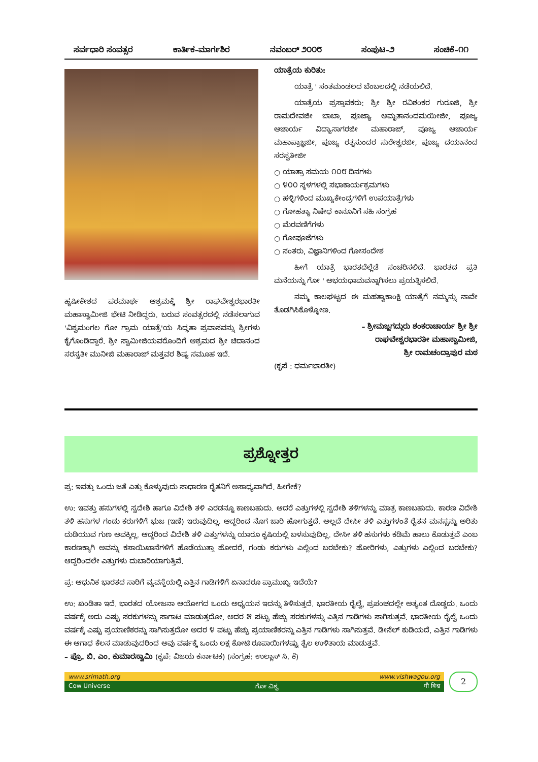ಸರ್ವಧಾರಿ ಸಂವತ್ಸರ ಕಾರ್ತಿಕ–ಮಾರ್ಗಶಿರ ನವಂಬರ್ ೨೦೦೮ ಸಂಪುಟ–೨ ಸಂಚಿಕೆ–೧೧
ಹೃಷೀಕೇಶದ ಪರಮಾರ್ಥ ಆಶ್ರಮಕ್ಕೆ ಶ್ರೀ ರಾಘವೇಶ್ವರಭಾರತೀ ಮಹಾಸ್ವಾಮೀಜಿ ಭೇಟಿ ನೀಡಿದ್ದರು. ಬರುವ ಸಂವತ್ಸರದಲ್ಲಿ ನಡೆಸಲಾಗುವ 'ವಿಶ್ವಮಂಗಲ ಗೋ ಗ್ರಾಮ ಯಾತ್ರೆ'ಯ ಸಿದ್ಧತಾ ಪ್ರವಾಸವನ್ನು ಶ್ರೀಗಳು ಕೈಗೊಂಡಿದ್ದಾರೆ. ಶ್ರೀ ಸ್ವಾಮೀಜಿಯವರೊಂದಿಗೆ ಆಶ್ರಮದ ಶ್ರೀ ಚಿದಾನಂದ ಸರಸ್ವತೀ ಮುನೀಜಿ ಮಹಾರಾಜ್ ಮತ್ತವರ ಶಿಷ್ಯ ಸಮೂಹ ಇದೆ.
ಯಾತ್ರೆಯ ಕುರಿತು:
ಯಾತ್ರೆ ' ಸಂತಮಂಡಲದ ಬೆಂಬಲದಲ್ಲಿ ನಡೆಯಲಿದೆ.
ಯಾತ್ರೆಯ ಪ್ರಸ್ತಾವಕರು: ಶ್ರೀ ಶ್ರೀ ರವಿಶಂಕರ ಗುರೂಜಿ, ಶ್ರೀ ರಾಮದೇವಜೀ ಬಾಬಾ, ಪೂಜ್ಯಾ ಅಮೃತಾನಂದಮಯೀಜೀ, ಪೂಜ್ಯ ಆಚಾರ್ಯ ವಿದ್ಯಾಸಾಗರಜೀ ಮಹಾರಾಜ್, ಪೂಜ್ಯ ಆಚಾರ್ಯ ಮಹಾಪ್ರಾಜ್ಞಜೀ, ಪೂಜ್ಯ ರತ್ನಸುಂದರ ಸುರೇಶ್ವರಜೀ, ಪೂಜ್ಯ ದಯಾನಂದ ಸರಸ್ವತೀಜೀ
○ ಯಾತ್ರಾ ಸಮಯ ೧೦೮ ದಿನಗಳು
○ ೪೦೦ ಸ್ಥಳಗಳಲ್ಲಿ ಸಭಾಕಾರ್ಯಕ್ರಮಗಳು
○ ಹಳ್ಳಿಗಳಿಂದ ಮುಖ್ಯಕೇಂದ್ರಗಳಿಗೆ ಉಪಯಾತ್ರೆಗಳು
○ ಗೋಹತ್ಯಾ ನಿಷೇಧ ಕಾನೂನಿಗೆ ಸಹಿ ಸಂಗ್ರಹ
○ ಮೆರವಣಿಗೆಗಳು
○ ಗೋಪೂಜೆಗಳು
○ ಸಂತರು, ವಿಜ್ಞಾನಿಗಳಿಂದ ಗೋಸಂದೇಶ
ಹೀಗೆ ಯಾತ್ರೆ ಭಾರತದೆಲ್ಲೆಡೆ ಸಂಚರಿಸಲಿದೆ. ಭಾರತದ ಪ್ರತಿ ಮನೆಯನ್ನು ಗೋ ' ಅಭಯಧಾಮವನ್ನಾಗಿಸಲು ಪ್ರಯತ್ನಿಸಲಿದೆ.
ನಮ್ಮ ಕಾಲಘಟ್ಟದ ಈ ಮಹತ್ವಾಕಾಂಕ್ಷಿ ಯಾತ್ರೆಗೆ ನಮ್ಮನ್ನು ನಾವೇ ತೊಡಗಿಸಿಕೊಳ್ಳೋಣ.
– ಶ್ರೀಮಜ್ಜಗದ್ಗುರು ಶಂಕರಾಚಾರ್ಯ ಶ್ರೀ ಶ್ರೀ
ರಾಘವೇಶ್ವರಭಾರತೀ ಮಹಾಸ್ವಾಮೀಜಿ,
ಶ್ರೀ ರಾಮಚಂದ್ರಾಪುರ ಮಠ
(ಕೃಪೆ : ಧರ್ಮಭಾರತೀ)
ಪ್ರಶ್ನೋತ್ತರ
ಪ್ರ: ಇವತ್ತು ಒಂದು ಜತೆ ಎತ್ತು ಕೊಳ್ಳುವುದು ಸಾಧಾರಣ ರೈತನಿಗೆ ಅಸಾಧ್ಯವಾಗಿದೆ. ಹೀಗೇಕೆ?
ಉ: ಇವತ್ತು ಹಸುಗಳಲ್ಲಿ ಸ್ವದೇಶಿ ಹಾಗೂ ವಿದೇಶಿ ತಳಿ ಎರಡನ್ನೂ ಕಾಣಬಹುದು. ಆದರೆ ಎತ್ತುಗಳಲ್ಲಿ ಸ್ವದೇಶಿ ತಳಿಗಳನ್ನು ಮಾತ್ರ ಕಾಣಬಹುದು. ಕಾರಣ ವಿದೇಶಿ ತಳಿ ಹಸುಗಳ ಗಂಡು ಕರುಗಳಿಗೆ ಭುಜ (ಇಣೆ) ಇರುವುದಿಲ್ಲ. ಆದ್ದರಿಂದ ನೊಗ ಜಾರಿ ಹೋಗುತ್ತದೆ. ಅಲ್ಲದೆ ದೇಸೀ ತಳಿ ಎತ್ತುಗಳಂತೆ ರೈತನ ಮನಸ್ಸನ್ನು ಅರಿತು ದುಡಿಯುವ ಗುಣ ಅವಕ್ಕಿಲ್ಲ. ಆದ್ದರಿಂದ ವಿದೇಶಿ ತಳಿ ಎತ್ತುಗಳನ್ನು ಯಾರೂ ಕೃಷಿಯಲ್ಲಿ ಬಳಸುವುದಿಲ್ಲ. ದೇಸೀ ತಳಿ ಹಸುಗಳು ಕಡಿಮೆ ಹಾಲು ಕೊಡುತ್ತವೆ ಎಂಬ ಕಾರಣಕ್ಕಾಗಿ ಅವನ್ನು ಕಸಾಯಿಖಾನೆಗಳಿಗೆ ಹೊಡೆಯುತ್ತಾ ಹೋದರೆ, ಗಂಡು ಕರುಗಳು ಎಲ್ಲಿಂದ ಬರಬೇಕು? ಹೋರಿಗಳು, ಎತ್ತುಗಳು ಎಲ್ಲಿಂದ ಬರಬೇಕು? ಆದ್ದರಿಂದಲೇ ಎತ್ತುಗಳು ದುಬಾರಿಯಾಗುತ್ತಿವೆ.
ಪ್ರ: ಆಧುನಿಕ ಭಾರತದ ಸಾರಿಗೆ ವ್ಯವಸ್ಥೆಯಲ್ಲಿ ಎತ್ತಿನ ಗಾಡಿಗಳಿಗೆ ಏನಾದರೂ ಪ್ರಾಮುಖ್ಯ ಇದೆಯೆ?
ಉ: ಖಂಡಿತಾ ಇದೆ. ಭಾರತದ ಯೋಜನಾ ಆಯೋಗದ ಒಂದು ಅಧ್ಯಯನ ಇದನ್ನು ತಿಳಿಸುತ್ತದೆ. ಭಾರತೀಯ ರೈಲ್ವೆ, ಪ್ರಪಂಚದಲ್ಲೇ ಅತ್ಯಂತ ದೊಡ್ಡದು. ಒಂದು ವರ್ಷಕ್ಕೆ ಅದು ಎಷ್ಟು ಸರಕುಗಳನ್ನು ಸಾಗಾಟ ಮಾಡುತ್ತದೋ, ಅದರ ೫ ಪಟ್ಟು ಹೆಚ್ಚು ಸರಕುಗಳನ್ನು ಎತ್ತಿನ ಗಾಡಿಗಳು ಸಾಗಿಸುತ್ತವೆ. ಭಾರತೀಯ ರೈಲ್ವೆ ಒಂದು ವರ್ಷಕ್ಕೆ ಎಷ್ಟು ಪ್ರಯಾಣಿಕರನ್ನು ಸಾಗಿಸುತ್ತದೋ ಅದರ ೪ ಪಟ್ಟು ಹೆಚ್ಚು ಪ್ರಯಾಣಿಕರನ್ನು ಎತ್ತಿನ ಗಾಡಿಗಳು ಸಾಗಿಸುತ್ತವೆ. ಡೀಸೆಲ್ ಕುಡಿಯದೆ, ಎತ್ತಿನ ಗಾಡಿಗಳು ಈ ಆಗಾಧ ಕೆಲಸ ಮಾಡುವುದರಿಂದ ಅವು ವರ್ಷಕ್ಕೆ ಒಂದು ಲಕ್ಷ ಕೋಟಿ ರೂಪಾಯಿಗಳಷ್ಟು ತೈಲ ಉಳಿತಾಯ ಮಾಡುತ್ತವೆ.
– ಪ್ರೊ. ಬಿ. ಎಂ. ಕುಮಾರಸ್ವಾಮಿ (ಕೃಪೆ: ವಿಜಯ ಕರ್ನಾಟಕ) (ಸಂಗ್ರಹ: ಉಲ್ಲಾಸ್ ಸಿ. ಕೆ)
www.srimath.org www.vishwagou.org
Cow Universe ಗೋ ವಿಶ್ವ गौ विश्व
2